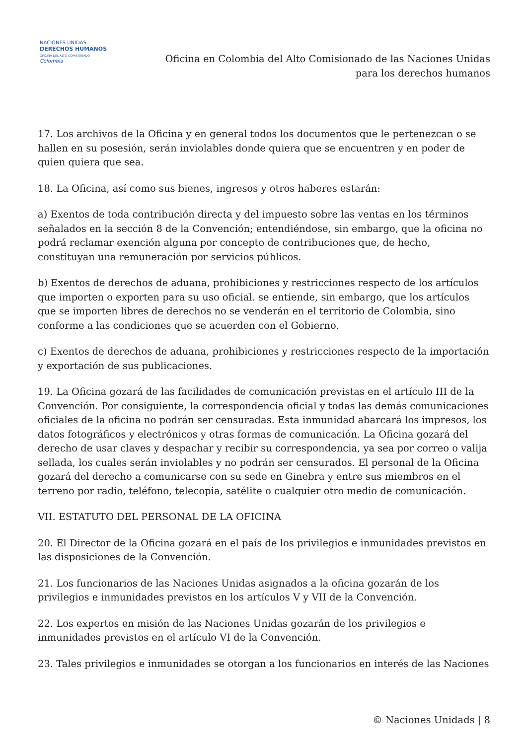NACIONES UNIDAS
DERECHOS HUMANOS
OFICINA DEL ALTO COMISIONADO
Colombia
Oficina en Colombia del Alto Comisionado de las Naciones Unidas
para los derechos humanos
17. Los archivos de la Oficina y en general todos los documentos que le pertenezcan o se hallen en su posesión, serán inviolables donde quiera que se encuentren y en poder de quien quiera que sea.
18. La Oficina, así como sus bienes, ingresos y otros haberes estarán:
a) Exentos de toda contribución directa y del impuesto sobre las ventas en los términos señalados en la sección 8 de la Convención; entendiéndose, sin embargo, que la oficina no podrá reclamar exención alguna por concepto de contribuciones que, de hecho, constituyan una remuneración por servicios públicos.
b) Exentos de derechos de aduana, prohibiciones y restricciones respecto de los artículos que importen o exporten para su uso oficial. se entiende, sin embargo, que los artículos que se importen libres de derechos no se venderán en el territorio de Colombia, sino conforme a las condiciones que se acuerden con el Gobierno.
c) Exentos de derechos de aduana, prohibiciones y restricciones respecto de la importación y exportación de sus publicaciones.
19. La Oficina gozará de las facilidades de comunicación previstas en el artículo III de la Convención. Por consiguiente, la correspondencia oficial y todas las demás comunicaciones oficiales de la oficina no podrán ser censuradas. Esta inmunidad abarcará los impresos, los datos fotográficos y electrónicos y otras formas de comunicación. La Oficina gozará del derecho de usar claves y despachar y recibir su correspondencia, ya sea por correo o valija sellada, los cuales serán inviolables y no podrán ser censurados. El personal de la Oficina gozará del derecho a comunicarse con su sede en Ginebra y entre sus miembros en el terreno por radio, teléfono, telecopia, satélite o cualquier otro medio de comunicación.
VII. ESTATUTO DEL PERSONAL DE LA OFICINA
20. El Director de la Oficina gozará en el país de los privilegios e inmunidades previstos en las disposiciones de la Convención.
21. Los funcionarios de las Naciones Unidas asignados a la oficina gozarán de los privilegios e inmunidades previstos en los artículos V y VII de la Convención.
22. Los expertos en misión de las Naciones Unidas gozarán de los privilegios e inmunidades previstos en el artículo VI de la Convención.
23. Tales privilegios e inmunidades se otorgan a los funcionarios en interés de las Naciones
© Naciones Unidads | 8